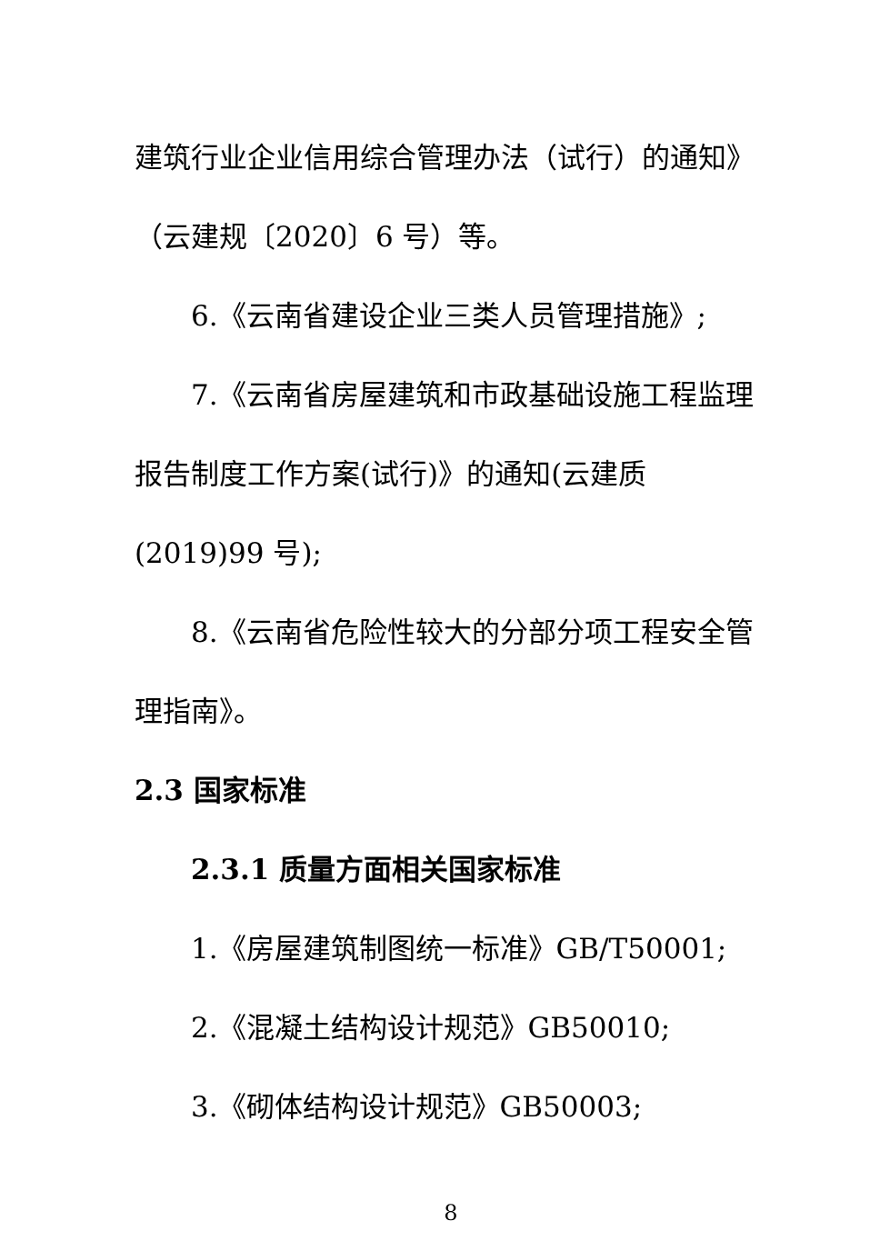建筑行业企业信用综合管理办法（试行）的通知》（云建规〔2020〕6 号）等。
6.《云南省建设企业三类人员管理措施》;
7.《云南省房屋建筑和市政基础设施工程监理报告制度工作方案(试行)》的通知(云建质(2019)99 号);
8.《云南省危险性较大的分部分项工程安全管理指南》。
2.3 国家标准
2.3.1 质量方面相关国家标准
1.《房屋建筑制图统一标准》GB/T50001;
2.《混凝土结构设计规范》GB50010;
3.《砌体结构设计规范》GB50003;
8